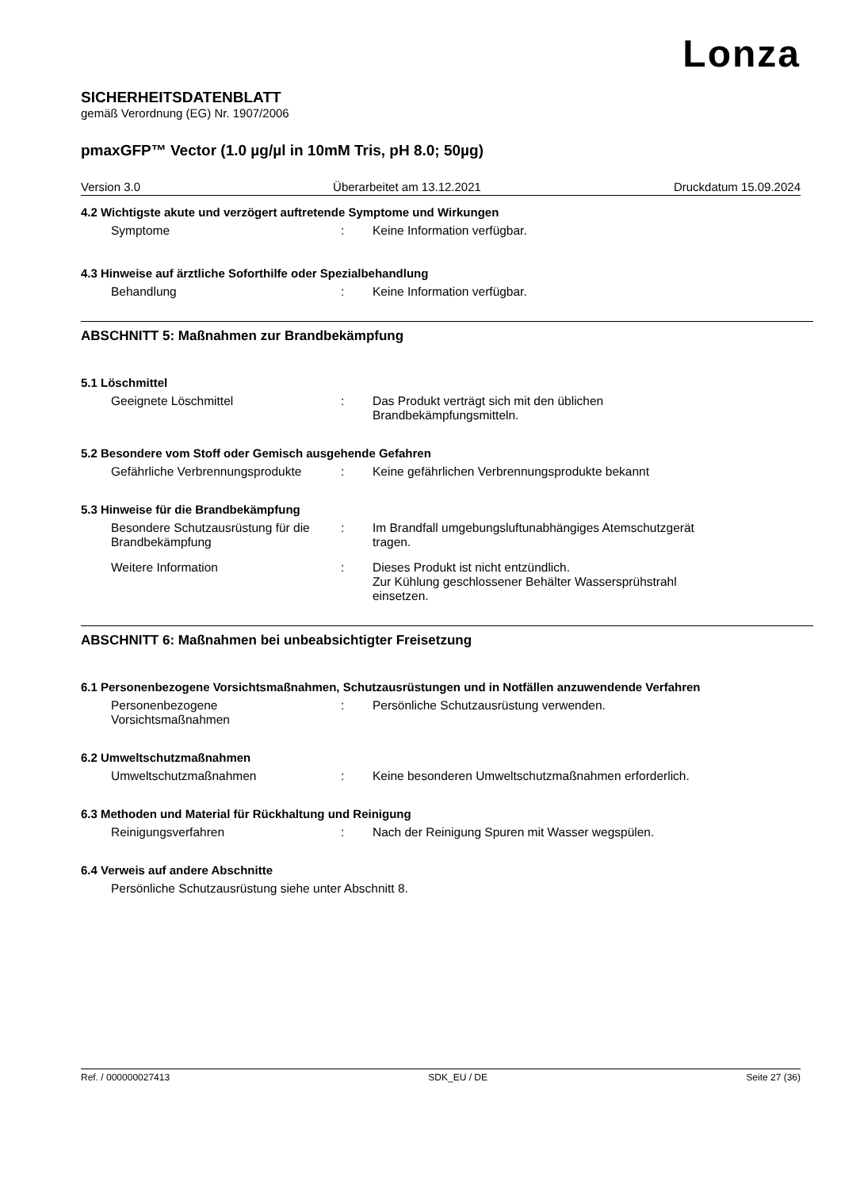Lonza
SICHERHEITSDATENBLATT
gemäß Verordnung (EG) Nr. 1907/2006
pmaxGFP™ Vector (1.0 µg/µl in 10mM Tris, pH 8.0; 50µg)
Version 3.0 Überarbeitet am 13.12.2021 Druckdatum 15.09.2024
4.2 Wichtigste akute und verzögert auftretende Symptome und Wirkungen
Symptome : Keine Information verfügbar.
4.3 Hinweise auf ärztliche Soforthilfe oder Spezialbehandlung
Behandlung : Keine Information verfügbar.
ABSCHNITT 5: Maßnahmen zur Brandbekämpfung
5.1 Löschmittel
Geeignete Löschmittel : Das Produkt verträgt sich mit den üblichen
Brandbekämpfungsmitteln.
5.2 Besondere vom Stoff oder Gemisch ausgehende Gefahren
Gefährliche Verbrennungsprodukte
: Keine gefährlichen Verbrennungsprodukte bekannt
5.3 Hinweise für die Brandbekämpfung
Besondere Schutzausrüstung für die Brandbekämpfung
: Im Brandfall umgebungsluftunabhängiges Atemschutzgerät
tragen.
Weitere Information : Dieses Produkt ist nicht entzündlich.
Zur Kühlung geschlossener Behälter Wassersprühstrahl
einsetzen.
ABSCHNITT 6: Maßnahmen bei unbeabsichtigter Freisetzung
6.1 Personenbezogene Vorsichtsmaßnahmen, Schutzausrüstungen und in Notfällen anzuwendende Verfahren
Personenbezogene
Vorsichtsmaßnahmen
: Persönliche Schutzausrüstung verwenden.
6.2 Umweltschutzmaßnahmen
Umweltschutzmaßnahmen : Keine besonderen Umweltschutzmaßnahmen erforderlich.
6.3 Methoden und Material für Rückhaltung und Reinigung
Reinigungsverfahren : Nach der Reinigung Spuren mit Wasser wegspülen.
6.4 Verweis auf andere Abschnitte
Persönliche Schutzausrüstung siehe unter Abschnitt 8.
Ref. / 000000027413 SDK_EU / DE Seite 27 (36)